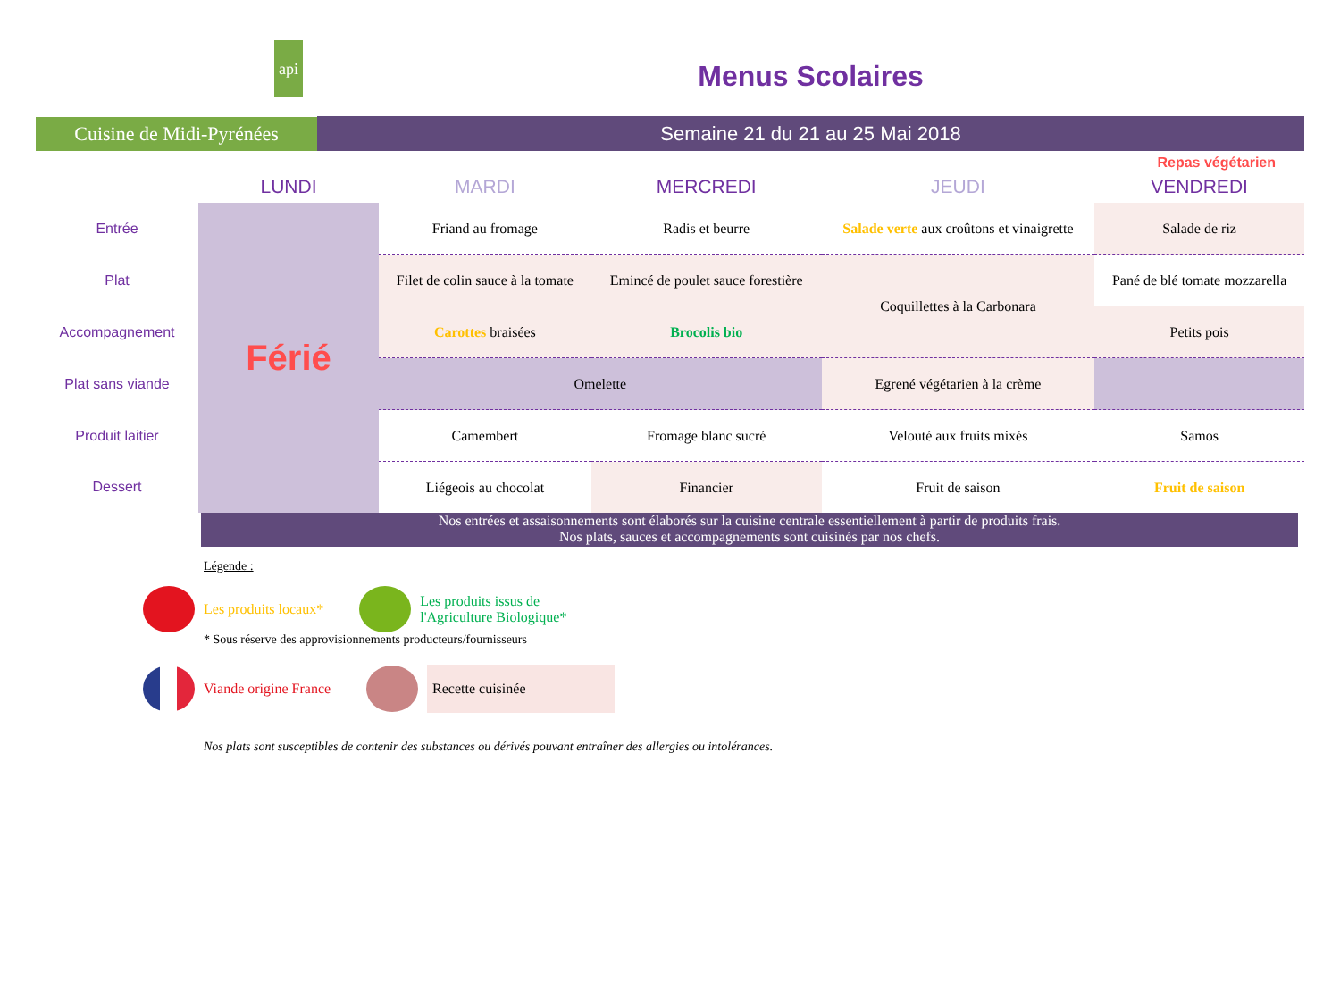api
Cuisine de Midi-Pyrénées
Menus Scolaires
Semaine 21 du 21 au 25 Mai 2018
Repas végétarien
| | LUNDI | MARDI | MERCREDI | JEUDI | VENDREDI |
| --- | --- | --- | --- | --- | --- |
| Entrée | Férié | Friand au fromage | Radis et beurre | Salade verte aux croûtons et vinaigrette | Salade de riz |
| Plat | | Filet de colin sauce à la tomate | Emincé de poulet sauce forestière | Coquillettes à la Carbonara | Pané de blé tomate mozzarella |
| Accompagnement | | Carottes braisées | Brocolis bio | | Petits pois |
| Plat sans viande | | Omelette | | Egrené végétarien à la crème | |
| Produit laitier | | Camembert | Fromage blanc sucré | Velouté aux fruits mixés | Samos |
| Dessert | | Liégeois au chocolat | Financier | Fruit de saison | Fruit de saison |
Nos entrées et assaisonnements sont élaborés sur la cuisine centrale essentiellement à partir de produits frais.
Nos plats, sauces et accompagnements sont cuisinés par nos chefs.
Légende :
Les produits locaux*
Les produits issus de
l'Agriculture Biologique*
* Sous réserve des approvisionnements producteurs/fournisseurs
Viande origine France
Recette cuisinée
Nos plats sont susceptibles de contenir des substances ou dérivés pouvant entraîner des allergies ou intolérances.